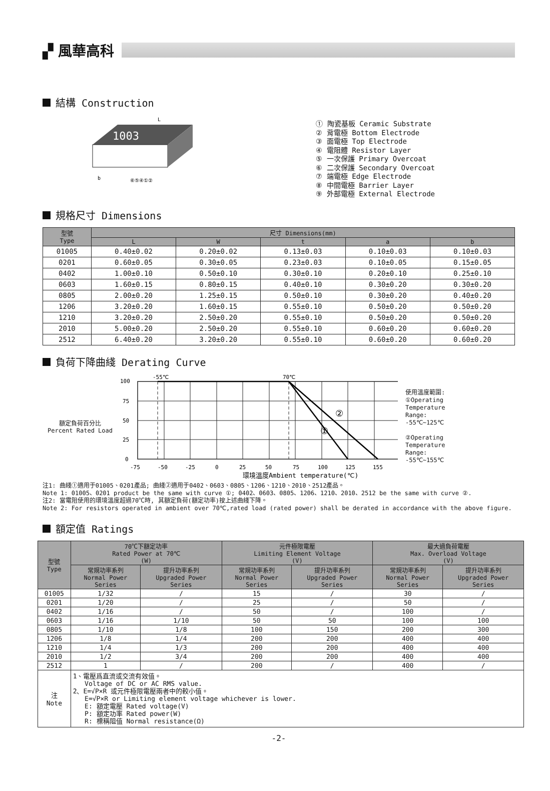▞ 風華高科
結構 Construction
1003
L
b
⑥⑤④①②
① 陶瓷基板 Ceramic Substrate
② 背電極 Bottom Electrode
③ 面電極 Top Electrode
④ 電阻體 Resistor Layer
⑤ 一次保護 Primary Overcoat
⑥ 二次保護 Secondary Overcoat
⑦ 端電極 Edge Electrode
⑧ 中間電極 Barrier Layer
⑨ 外部電極 External Electrode
規格尺寸 Dimensions
| 型號 Type | 尺寸 Dimensions(mm) | | | | |
| --- | --- | --- | --- | --- | --- |
| | L | W | t | a | b |
| 01005 | 0.40±0.02 | 0.20±0.02 | 0.13±0.03 | 0.10±0.03 | 0.10±0.03 |
| 0201 | 0.60±0.05 | 0.30±0.05 | 0.23±0.03 | 0.10±0.05 | 0.15±0.05 |
| 0402 | 1.00±0.10 | 0.50±0.10 | 0.30±0.10 | 0.20±0.10 | 0.25±0.10 |
| 0603 | 1.60±0.15 | 0.80±0.15 | 0.40±0.10 | 0.30±0.20 | 0.30±0.20 |
| 0805 | 2.00±0.20 | 1.25±0.15 | 0.50±0.10 | 0.30±0.20 | 0.40±0.20 |
| 1206 | 3.20±0.20 | 1.60±0.15 | 0.55±0.10 | 0.50±0.20 | 0.50±0.20 |
| 1210 | 3.20±0.20 | 2.50±0.20 | 0.55±0.10 | 0.50±0.20 | 0.50±0.20 |
| 2010 | 5.00±0.20 | 2.50±0.20 | 0.55±0.10 | 0.60±0.20 | 0.60±0.20 |
| 2512 | 6.40±0.20 | 3.20±0.20 | 0.55±0.10 | 0.60±0.20 | 0.60±0.20 |
負荷下降曲綫 Derating Curve
額定負荷百分比
Percent Rated Load
①
②
-55℃
70℃
100
75
50
25
0
-75
-50
-25
0
25
50
75
100
125
155
環境溫度Ambient temperature(℃)
使用溫度範圍:
①Operating
Temperature
Range:
-55℃~125℃
②Operating
Temperature
Range:
-55℃~155℃
注1: 曲綫①適用于01005、0201產品; 曲綫②適用于0402、0603、0805、1206、1210、2010、2512產品。
Note 1: 01005、0201 product be the same with curve ①; 0402、0603、0805、1206、1210、2010、2512 be the same with curve ②.
注2: 當電阻使用的環境溫度超過70℃時, 其額定負荷(額定功率)按上述曲綫下降。
Note 2: For resistors operated in ambient over 70℃,rated load (rated power) shall be derated in accordance with the above figure.
額定值 Ratings
| 型號 Type | 70℃下額定功率 Rated Power at 70℃ (W) | | 元件極限電壓 Limiting Element Voltage (V) | | 最大過負荷電壓 Max. Overload Voltage (V) | |
| --- | --- | --- | --- | --- | --- | --- |
| | 常規功率系列 Normal Power Series | 提升功率系列 Upgraded Power Series | 常規功率系列 Normal Power Series | 提升功率系列 Upgraded Power Series | 常規功率系列 Normal Power Series | 提升功率系列 Upgraded Power Series |
| 01005 | 1/32 | / | 15 | / | 30 | / |
| 0201 | 1/20 | / | 25 | / | 50 | / |
| 0402 | 1/16 | / | 50 | / | 100 | / |
| 0603 | 1/16 | 1/10 | 50 | 50 | 100 | 100 |
| 0805 | 1/10 | 1/8 | 100 | 150 | 200 | 300 |
| 1206 | 1/8 | 1/4 | 200 | 200 | 400 | 400 |
| 1210 | 1/4 | 1/3 | 200 | 200 | 400 | 400 |
| 2010 | 1/2 | 3/4 | 200 | 200 | 400 | 400 |
| 2512 | 1 | / | 200 | / | 400 | / |
| 注 Note | 1、電壓爲直流或交流有效值。 Voltage of DC or AC RMS value. 2、E=√P×R 或元件極限電壓兩者中的較小值。 E=√P×R or Limiting element voltage whichever is lower. E: 額定電壓 Rated voltage(V) P: 額定功率 Rated power(W) R: 標稱阻值 Normal resistance(Ω) | | | | | |
-2-